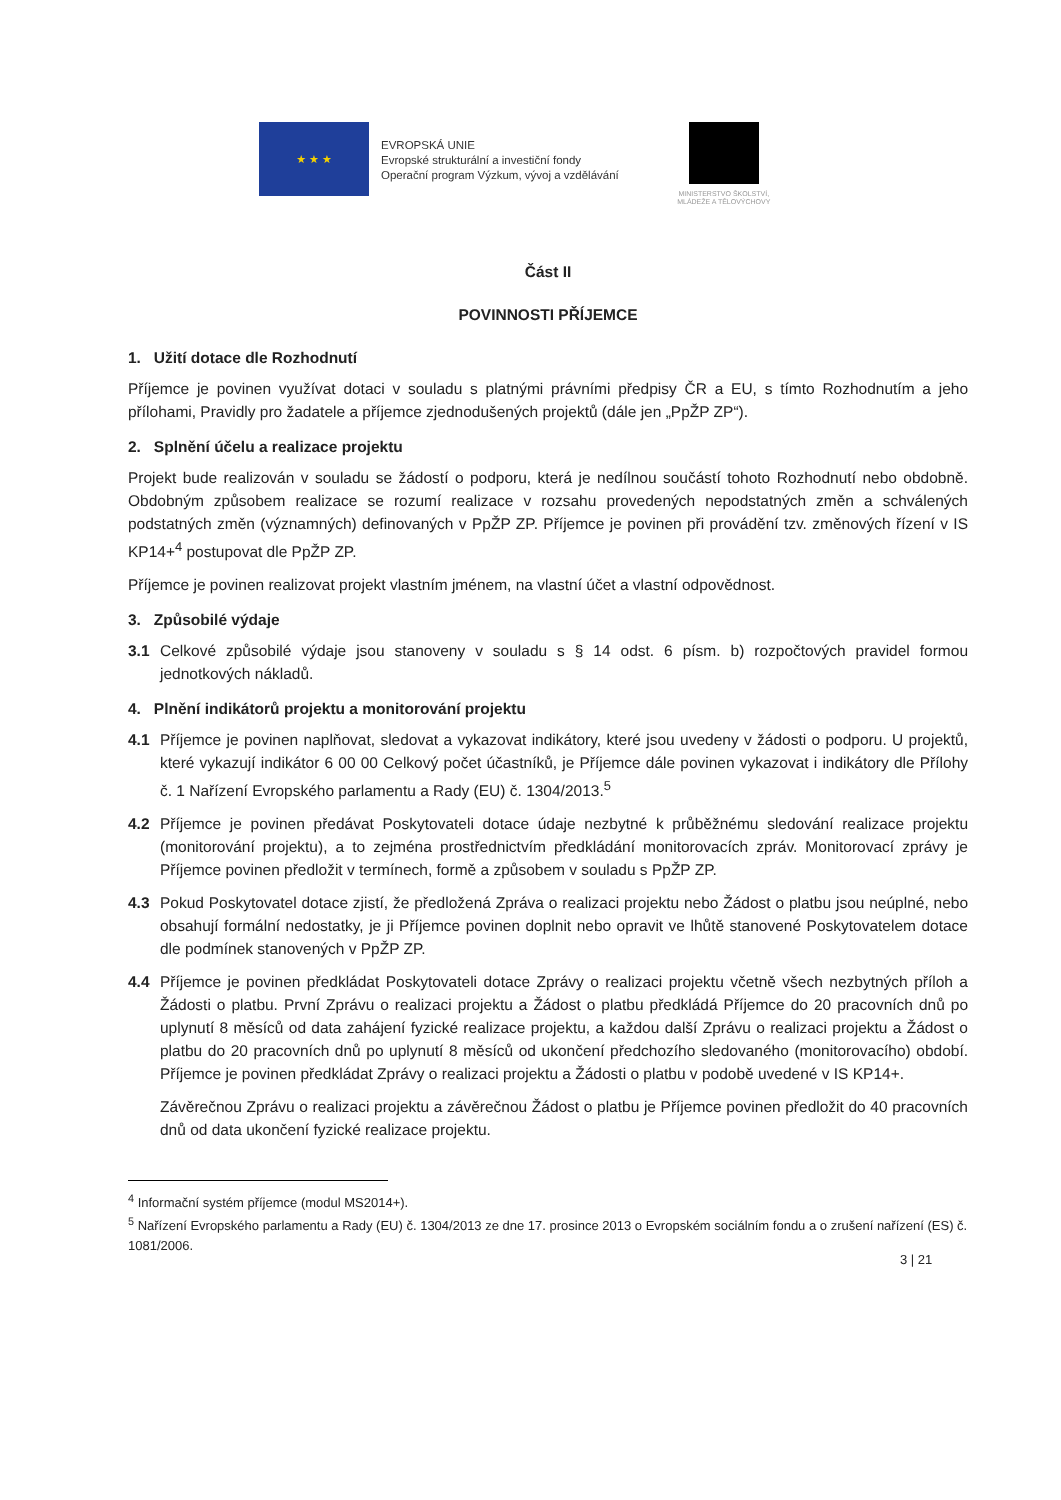★ ★ ★
EVROPSKÁ UNIE
Evropské strukturální a investiční fondy
Operační program Výzkum, vývoj a vzdělávání
MINISTERSTVO ŠKOLSTVÍ,
MLÁDEŽE A TĚLOVÝCHOVY
Část II
POVINNOSTI PŘÍJEMCE
1. Užití dotace dle Rozhodnutí
Příjemce je povinen využívat dotaci v souladu s platnými právními předpisy ČR a EU, s tímto Rozhodnutím a jeho přílohami, Pravidly pro žadatele a příjemce zjednodušených projektů (dále jen „PpŽP ZP“).
2. Splnění účelu a realizace projektu
Projekt bude realizován v souladu se žádostí o podporu, která je nedílnou součástí tohoto Rozhodnutí nebo obdobně. Obdobným způsobem realizace se rozumí realizace v rozsahu provedených nepodstatných změn a schválených podstatných změn (významných) definovaných v PpŽP ZP. Příjemce je povinen při provádění tzv. změnových řízení v IS KP14+<sup>4</sup> postupovat dle PpŽP ZP.
Příjemce je povinen realizovat projekt vlastním jménem, na vlastní účet a vlastní odpovědnost.
3. Způsobilé výdaje
3.1 Celkové způsobilé výdaje jsou stanoveny v souladu s § 14 odst. 6 písm. b) rozpočtových pravidel formou jednotkových nákladů.
4. Plnění indikátorů projektu a monitorování projektu
4.1 Příjemce je povinen naplňovat, sledovat a vykazovat indikátory, které jsou uvedeny v žádosti o podporu. U projektů, které vykazují indikátor 6 00 00 Celkový počet účastníků, je Příjemce dále povinen vykazovat i indikátory dle Přílohy č. 1 Nařízení Evropského parlamentu a Rady (EU) č. 1304/2013.<sup>5</sup>
4.2 Příjemce je povinen předávat Poskytovateli dotace údaje nezbytné k průběžnému sledování realizace projektu (monitorování projektu), a to zejména prostřednictvím předkládání monitorovacích zpráv. Monitorovací zprávy je Příjemce povinen předložit v termínech, formě a způsobem v souladu s PpŽP ZP.
4.3 Pokud Poskytovatel dotace zjistí, že předložená Zpráva o realizaci projektu nebo Žádost o platbu jsou neúplné, nebo obsahují formální nedostatky, je ji Příjemce povinen doplnit nebo opravit ve lhůtě stanovené Poskytovatelem dotace dle podmínek stanovených v PpŽP ZP.
4.4 Příjemce je povinen předkládat Poskytovateli dotace Zprávy o realizaci projektu včetně všech nezbytných příloh a Žádosti o platbu. První Zprávu o realizaci projektu a Žádost o platbu předkládá Příjemce do 20 pracovních dnů po uplynutí 8 měsíců od data zahájení fyzické realizace projektu, a každou další Zprávu o realizaci projektu a Žádost o platbu do 20 pracovních dnů po uplynutí 8 měsíců od ukončení předchozího sledovaného (monitorovacího) období. Příjemce je povinen předkládat Zprávy o realizaci projektu a Žádosti o platbu v podobě uvedené v IS KP14+.
Závěrečnou Zprávu o realizaci projektu a závěrečnou Žádost o platbu je Příjemce povinen předložit do 40 pracovních dnů od data ukončení fyzické realizace projektu.
<sup>4</sup> Informační systém příjemce (modul MS2014+).
<sup>5</sup> Nařízení Evropského parlamentu a Rady (EU) č. 1304/2013 ze dne 17. prosince 2013 o Evropském sociálním fondu a o zrušení nařízení (ES) č. 1081/2006.
3 | 21